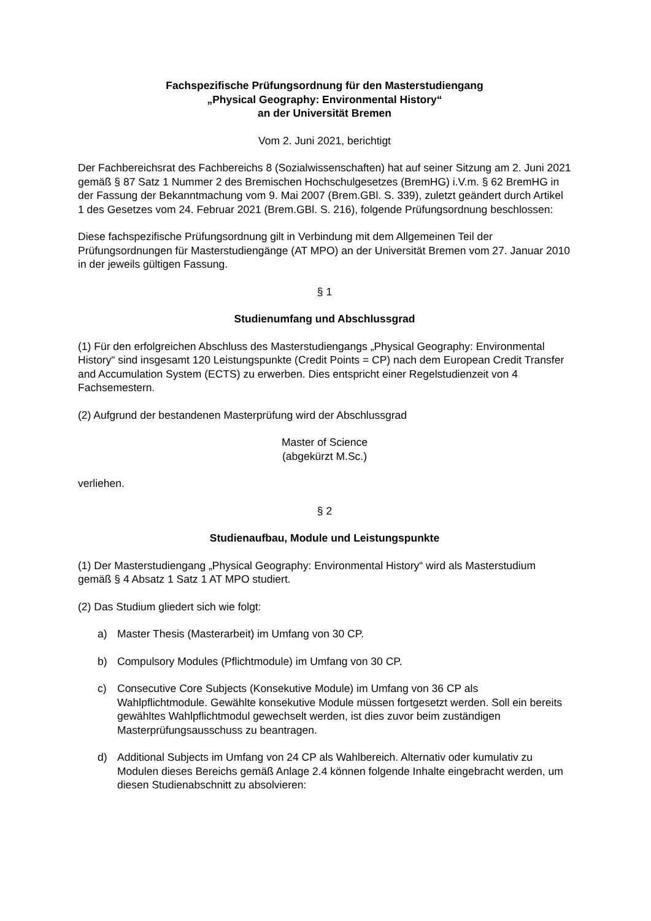Fachspezifische Prüfungsordnung für den Masterstudiengang
„Physical Geography: Environmental History“
an der Universität Bremen
Vom 2. Juni 2021, berichtigt
Der Fachbereichsrat des Fachbereichs 8 (Sozialwissenschaften) hat auf seiner Sitzung am 2. Juni 2021 gemäß § 87 Satz 1 Nummer 2 des Bremischen Hochschulgesetzes (BremHG) i.V.m. § 62 BremHG in der Fassung der Bekanntmachung vom 9. Mai 2007 (Brem.GBl. S. 339), zuletzt geändert durch Artikel 1 des Gesetzes vom 24. Februar 2021 (Brem.GBl. S. 216), folgende Prüfungsordnung beschlossen:
Diese fachspezifische Prüfungsordnung gilt in Verbindung mit dem Allgemeinen Teil der Prüfungsordnungen für Masterstudiengänge (AT MPO) an der Universität Bremen vom 27. Januar 2010 in der jeweils gültigen Fassung.
§ 1
Studienumfang und Abschlussgrad
(1) Für den erfolgreichen Abschluss des Masterstudiengangs „Physical Geography: Environmental History“ sind insgesamt 120 Leistungspunkte (Credit Points = CP) nach dem European Credit Transfer and Accumulation System (ECTS) zu erwerben. Dies entspricht einer Regelstudienzeit von 4 Fachsemestern.
(2) Aufgrund der bestandenen Masterprüfung wird der Abschlussgrad
Master of Science
(abgekürzt M.Sc.)
verliehen.
§ 2
Studienaufbau, Module und Leistungspunkte
(1) Der Masterstudiengang „Physical Geography: Environmental History“ wird als Masterstudium gemäß § 4 Absatz 1 Satz 1 AT MPO studiert.
(2) Das Studium gliedert sich wie folgt:
a) Master Thesis (Masterarbeit) im Umfang von 30 CP.
b) Compulsory Modules (Pflichtmodule) im Umfang von 30 CP.
c) Consecutive Core Subjects (Konsekutive Module) im Umfang von 36 CP als Wahlpflichtmodule. Gewählte konsekutive Module müssen fortgesetzt werden. Soll ein bereits gewähltes Wahlpflichtmodul gewechselt werden, ist dies zuvor beim zuständigen Masterprüfungsausschuss zu beantragen.
d) Additional Subjects im Umfang von 24 CP als Wahlbereich. Alternativ oder kumulativ zu Modulen dieses Bereichs gemäß Anlage 2.4 können folgende Inhalte eingebracht werden, um diesen Studienabschnitt zu absolvieren: